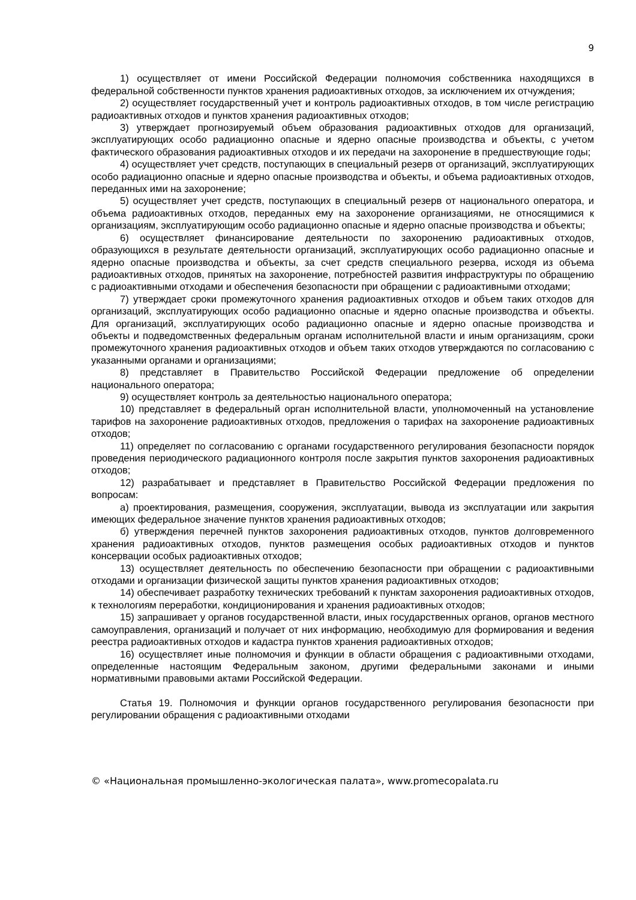9
1) осуществляет от имени Российской Федерации полномочия собственника находящихся в федеральной собственности пунктов хранения радиоактивных отходов, за исключением их отчуждения;
2) осуществляет государственный учет и контроль радиоактивных отходов, в том числе регистрацию радиоактивных отходов и пунктов хранения радиоактивных отходов;
3) утверждает прогнозируемый объем образования радиоактивных отходов для организаций, эксплуатирующих особо радиационно опасные и ядерно опасные производства и объекты, с учетом фактического образования радиоактивных отходов и их передачи на захоронение в предшествующие годы;
4) осуществляет учет средств, поступающих в специальный резерв от организаций, эксплуатирующих особо радиационно опасные и ядерно опасные производства и объекты, и объема радиоактивных отходов, переданных ими на захоронение;
5) осуществляет учет средств, поступающих в специальный резерв от национального оператора, и объема радиоактивных отходов, переданных ему на захоронение организациями, не относящимися к организациям, эксплуатирующим особо радиационно опасные и ядерно опасные производства и объекты;
6) осуществляет финансирование деятельности по захоронению радиоактивных отходов, образующихся в результате деятельности организаций, эксплуатирующих особо радиационно опасные и ядерно опасные производства и объекты, за счет средств специального резерва, исходя из объема радиоактивных отходов, принятых на захоронение, потребностей развития инфраструктуры по обращению с радиоактивными отходами и обеспечения безопасности при обращении с радиоактивными отходами;
7) утверждает сроки промежуточного хранения радиоактивных отходов и объем таких отходов для организаций, эксплуатирующих особо радиационно опасные и ядерно опасные производства и объекты. Для организаций, эксплуатирующих особо радиационно опасные и ядерно опасные производства и объекты и подведомственных федеральным органам исполнительной власти и иным организациям, сроки промежуточного хранения радиоактивных отходов и объем таких отходов утверждаются по согласованию с указанными органами и организациями;
8) представляет в Правительство Российской Федерации предложение об определении национального оператора;
9) осуществляет контроль за деятельностью национального оператора;
10) представляет в федеральный орган исполнительной власти, уполномоченный на установление тарифов на захоронение радиоактивных отходов, предложения о тарифах на захоронение радиоактивных отходов;
11) определяет по согласованию с органами государственного регулирования безопасности порядок проведения периодического радиационного контроля после закрытия пунктов захоронения радиоактивных отходов;
12) разрабатывает и представляет в Правительство Российской Федерации предложения по вопросам:
а) проектирования, размещения, сооружения, эксплуатации, вывода из эксплуатации или закрытия имеющих федеральное значение пунктов хранения радиоактивных отходов;
б) утверждения перечней пунктов захоронения радиоактивных отходов, пунктов долговременного хранения радиоактивных отходов, пунктов размещения особых радиоактивных отходов и пунктов консервации особых радиоактивных отходов;
13) осуществляет деятельность по обеспечению безопасности при обращении с радиоактивными отходами и организации физической защиты пунктов хранения радиоактивных отходов;
14) обеспечивает разработку технических требований к пунктам захоронения радиоактивных отходов, к технологиям переработки, кондиционирования и хранения радиоактивных отходов;
15) запрашивает у органов государственной власти, иных государственных органов, органов местного самоуправления, организаций и получает от них информацию, необходимую для формирования и ведения реестра радиоактивных отходов и кадастра пунктов хранения радиоактивных отходов;
16) осуществляет иные полномочия и функции в области обращения с радиоактивными отходами, определенные настоящим Федеральным законом, другими федеральными законами и иными нормативными правовыми актами Российской Федерации.
Статья 19. Полномочия и функции органов государственного регулирования безопасности при регулировании обращения с радиоактивными отходами
© «Национальная промышленно-экологическая палата», www.promecopalata.ru